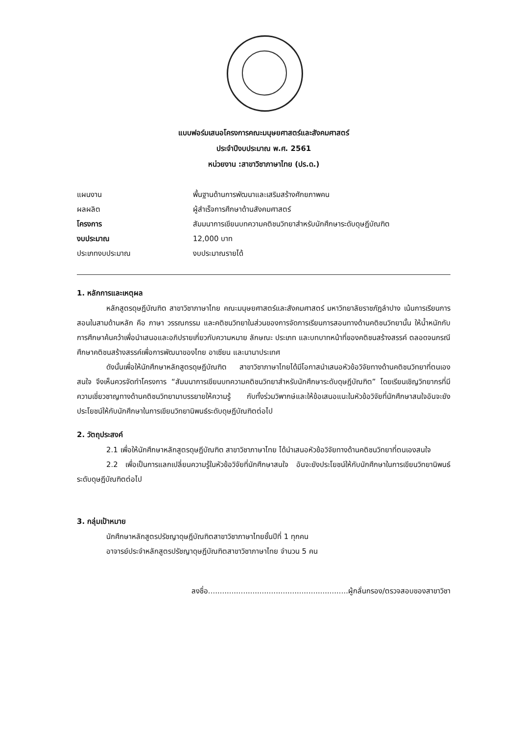แบบฟอร์มเสนอโครงการคณะมนุษยศาสตร์และสังคมศาสตร์
ประจำปีงบประมาณ พ.ศ. 2561
หน่วยงาน :สาขาวิชาภาษาไทย (ปร.ด.)
แผนงาน
พื้นฐานด้านการพัฒนาและเสริมสร้างศักยภาพคน
ผลผลิต
ผู้สำเร็จการศึกษาด้านสังคมศาสตร์
โครงการ
สัมมนาการเขียนบทความคติชนวิทยาสำหรับนักศึกษาระดับดุษฎีบัณฑิต
งบประมาณ
12,000 บาท
ประเภทงบประมาณ
งบประมาณรายได้
1. หลักการและเหตุผล
หลักสูตรดุษฎีบัณฑิต สาขาวิชาภาษาไทย คณะมนุษยศาสตร์และสังคมศาสตร์ มหาวิทยาลัยราชภัฏลำปาง เน้นการเรียนการสอนในสามด้านหลัก คือ ภาษา วรรณกรรม และคติชนวิทยาในส่วนของการจัดการเรียนการสอนทางด้านคติชนวิทยานั้น ให้น้ำหนักกับการศึกษาค้นคว้าเพื่อนำเสนอและอภิปรายเกี่ยวกับความหมาย ลักษณะ ประเภท และบทบาทหน้าที่ของคติชนสร้างสรรค์ ตลอดจนกรณีศึกษาคติชนสร้างสรรค์เพื่อการพัฒนาของไทย อาเซียน และนานาประเทศ
ดังนั้นเพื่อให้นักศึกษาหลักสูตรดุษฎีบัณฑิต สาขาวิชาภาษาไทยได้มีโอกาสนำเสนอหัวข้อวิจัยทางด้านคติชนวิทยาที่ตนเองสนใจ จึงเห็นควรจัดทำโครงการ “สัมมนาการเขียนบทความคติชนวิทยาสำหรับนักศึกษาระดับดุษฎีบัณฑิต” โดยเรียนเชิญวิทยากรที่มีความเชี่ยวชาญทางด้านคติชนวิทยามาบรรยายให้ความรู้ กับทั้งร่วมวิพากษ์และให้ข้อเสนอแนะในหัวข้อวิจัยที่นักศึกษาสนใจอันจะยังประโยชน์ให้กับนักศึกษาในการเขียนวิทยานิพนธ์ระดับดุษฎีบัณฑิตต่อไป
2. วัตถุประสงค์
2.1 เพื่อให้นักศึกษาหลักสูตรดุษฎีบัณฑิต สาขาวิชาภาษาไทย ได้นำเสนอหัวข้อวิจัยทางด้านคติชนวิทยาที่ตนเองสนใจ
2.2 เพื่อเป็นการแลกเปลี่ยนความรู้ในหัวข้อวิจัยที่นักศึกษาสนใจ อันจะยังประโยชน์ให้กับนักศึกษาในการเขียนวิทยานิพนธ์ระดับดุษฎีบัณฑิตต่อไป
3. กลุ่มเป้าหมาย
นักศึกษาหลักสูตรปรัชญาดุษฎีบัณฑิตสาขาวิชาภาษาไทยชั้นปีที่ 1 ทุกคน
อาจารย์ประจำหลักสูตรปรัชญาดุษฎีบัณฑิตสาขาวิชาภาษาไทย จำนวน 5 คน
ลงชื่อ............................................................ผู้กลั่นกรอง/ตรวจสอบของสาขาวิชา